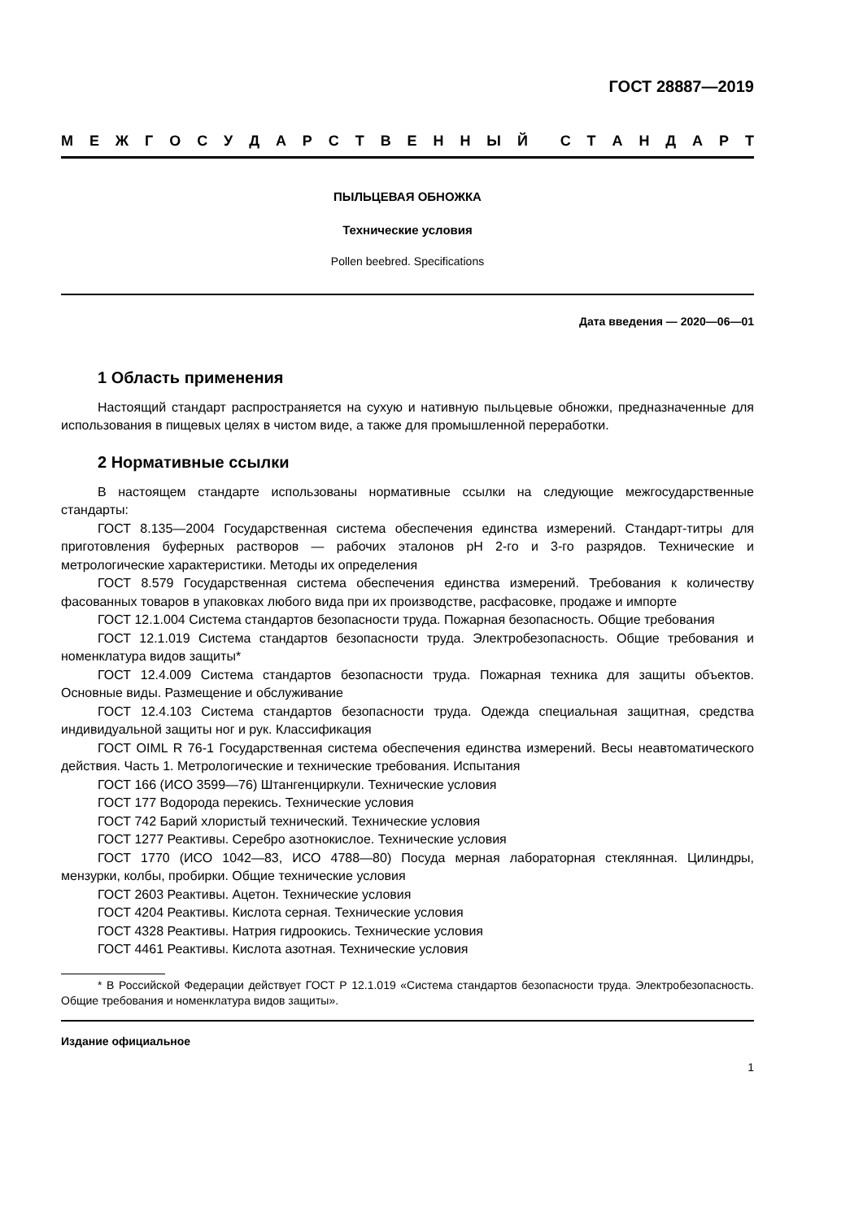ГОСТ 28887—2019
МЕЖГОСУДАРСТВЕННЫЙ СТАНДАРТ
ПЫЛЬЦЕВАЯ ОБНОЖКА
Технические условия
Pollen beebred. Specifications
Дата введения — 2020—06—01
1 Область применения
Настоящий стандарт распространяется на сухую и нативную пыльцевые обножки, предназначенные для использования в пищевых целях в чистом виде, а также для промышленной переработки.
2 Нормативные ссылки
В настоящем стандарте использованы нормативные ссылки на следующие межгосударственные стандарты:
ГОСТ 8.135—2004 Государственная система обеспечения единства измерений. Стандарт-титры для приготовления буферных растворов — рабочих эталонов pH 2-го и 3-го разрядов. Технические и метрологические характеристики. Методы их определения
ГОСТ 8.579 Государственная система обеспечения единства измерений. Требования к количеству фасованных товаров в упаковках любого вида при их производстве, расфасовке, продаже и импорте
ГОСТ 12.1.004 Система стандартов безопасности труда. Пожарная безопасность. Общие требования
ГОСТ 12.1.019 Система стандартов безопасности труда. Электробезопасность. Общие требования и номенклатура видов защиты*
ГОСТ 12.4.009 Система стандартов безопасности труда. Пожарная техника для защиты объектов. Основные виды. Размещение и обслуживание
ГОСТ 12.4.103 Система стандартов безопасности труда. Одежда специальная защитная, средства индивидуальной защиты ног и рук. Классификация
ГОСТ OIML R 76-1 Государственная система обеспечения единства измерений. Весы неавтоматического действия. Часть 1. Метрологические и технические требования. Испытания
ГОСТ 166 (ИСО 3599—76) Штангенциркули. Технические условия
ГОСТ 177 Водорода перекись. Технические условия
ГОСТ 742 Барий хлористый технический. Технические условия
ГОСТ 1277 Реактивы. Серебро азотнокислое. Технические условия
ГОСТ 1770 (ИСО 1042—83, ИСО 4788—80) Посуда мерная лабораторная стеклянная. Цилиндры, мензурки, колбы, пробирки. Общие технические условия
ГОСТ 2603 Реактивы. Ацетон. Технические условия
ГОСТ 4204 Реактивы. Кислота серная. Технические условия
ГОСТ 4328 Реактивы. Натрия гидроокись. Технические условия
ГОСТ 4461 Реактивы. Кислота азотная. Технические условия
* В Российской Федерации действует ГОСТ Р 12.1.019 «Система стандартов безопасности труда. Электробезопасность. Общие требования и номенклатура видов защиты».
Издание официальное
1